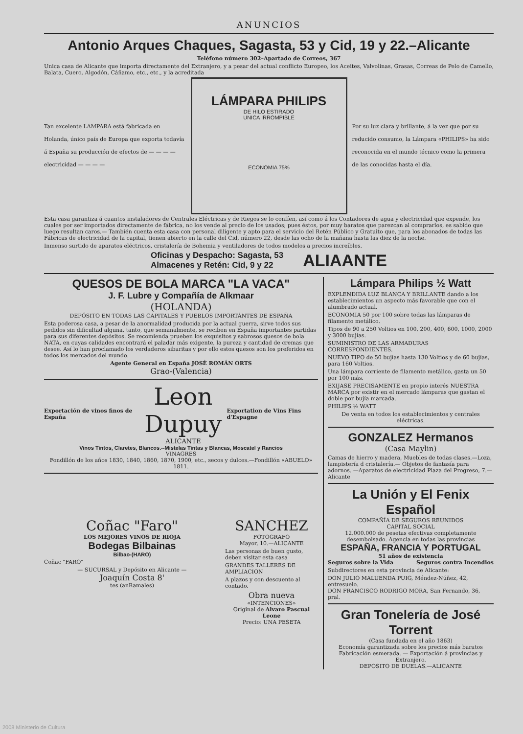ANUNCIOS
Antonio Arques Chaques, Sagasta, 53 y Cid, 19 y 22.–Alicante
Teléfono número 302–Apartado de Correos, 367
Unica casa de Alicante que importa directamente del Extranjero, y a pesar del actual conflicto Europeo, los Aceites, Valvolinas, Grasas, Correas de Pelo de Camello, Balata, Cuero, Algodón, Cáñamo, etc., etc., y la acreditada
Tan excelente LAMPARA está fabricada en Holanda, único país de Europa que exporta todavía á España su producción de efectos de — — — — electricidad — — — —
LÁMPARA PHILIPS
DE HILO ESTIRADO
UNICA IRROMPIBLE
ECONOMIA 75%
Por su luz clara y brillante, á la vez que por su reducido consumo, la Lámpara «PHILIPS» ha sido reconocida en el mundo técnico como la primera de las conocidas hasta el día.
Esta casa garantiza á cuantos instaladores de Centrales Eléctricas y de Riegos se lo confíen, así como á los Contadores de agua y electricidad que expende, los cuales por ser importados directamente de fábrica, no los vende al precio de los usados; pues éstos, por muy baratos que parezcan al comprarlos, es sabido que luego resultan caros.— También cuenta esta casa con personal diligente y apto para el servicio del Retén Público y Gratuito que, para los abonados de todas las Fábricas de electricidad de la capital, tienen abierto en la calle del Cid, número 22, desde las ocho de la mañana hasta las diez de la noche.
Inmenso surtido de aparatos eléctricos, cristalería de Bohemia y ventiladores de todos modelos a precios increíbles.
Oficinas y Despacho: Sagasta, 53
Almacenes y Retén: Cid, 9 y 22
ALIAANTE
QUESOS DE BOLA MARCA "LA VACA"
J. F. Lubre y Compañía de Alkmaar
(HOLANDA)
DEPÓSITO EN TODAS LAS CAPITALES Y PUEBLOS IMPORTÁNTES DE ESPAÑA
Esta poderosa casa, a pesar de la anormalidad producida por la actual guerra, sirve todos sus pedidos sin dificultad alguna, tanto, que semanalmente, se reciben en España importantes partidas para sus diferentes depósitos. Se recomienda prueben los exquisitos y sabrosos quesos de bola NATA, en cuyas calidades encontrará el paladar más exigente, la pureza y cantidad de cremas que desee. Así lo han proclamado los verdaderos sibaritas y por ello estos quesos son los preferidos en todos los mercados del mundo.
Agente General en España JOSÈ ROMÁN ORTS
Grao-(Valencia)
Exportación de vinos finos de España
Leon Dupuy
ALICANTE
Exportation de Vins Fins d'Espagne
Vinos Tintos, Claretes, Blancos.--Mistelas Tintas y Blancas, Moscatel y Rancios
VINAGRES
Fondillón de los años 1830, 1840, 1860, 1870, 1900, etc., secos y dulces.—Fondillón «ABUELO» 1811.
Coñac "Faro"
LOS MEJORES VINOS DE RIOJA
Bodegas Bilbainas
Bilbao-(HARO)
Coñac "FARO"
— SUCURSAL y Depósito en Alicante —
Joaquín Costa 8'
tes (anRamales)
SANCHEZ
FOTOGRAFO
Mayor, 10.—ALICANTE
Las personas de buen gusto, deben visitar esta casa
GRANDES TALLERES DE AMPLIACION
A plazos y con descuento al contado.
Obra nueva
«INTENCIONES»
Original de Alvaro Pascual Leone
Precio: UNA PESETA
Lámpara Philips ½ Watt
EXPLENDIDA LUZ BLANCA Y BRILLANTE dando a los establecimientos un aspecto más favorable que con el alumbrado actual.
ECONOMIA 50 por 100 sobre todas las lámparas de filamento metálico.
Tipos de 90 a 250 Voltios en 100, 200, 400, 600, 1000, 2000 y 3000 bujías.
SUMINISTRO DE LAS ARMADURAS CORRESPONDIENTES.
NUEVO TIPO de 50 bujías hasta 130 Voltios y de 60 bujías, para 160 Voltios.
Una lámpara corriente de filamento metálico, gasta un 50 por 100 más.
EXIJASE PRECISAMENTE en propio interés NUESTRA MARCA por existir en el mercado lámparas que gastan el doble por bujía marcada.
PHILIPS ½ WATT
De venta en todos los establecimientos y centrales eléctricas.
GONZALEZ Hermanos
(Casa Maylin)
Camas de hierro y madera, Muebles de todas clases.—Loza, lampistería d cristalería.— Objetos de fantasía para adornos. —Aparatos de electricidad Plaza del Progreso, 7.—Alicante
La Unión y El Fenix Español
COMPAÑÍA DE SEGUROS REUNIDOS
CAPITAL SOCIAL
12.000.000 de pesetas efectivas completamente desembolsado. Agencia en todas las provincias
ESPAÑA, FRANCIA Y PORTUGAL
51 años de existencia
Seguros sobre la Vida Seguros contra Incendios
Subdirectores en esta provincia de Alicante:
DON JULIO MALUENDA PUIG, Méndez-Núñez, 42, entresuelo.
DON FRANCISCO RODRIGO MORA, San Fernando, 36, pral.
Gran Tonelería de José Torrent
(Casa fundada en el año 1863)
Economía garantizada sobre los precios más baratos
Fabricación esmerada. — Exportación á provincias y Extranjero.
DEPOSITO DE DUELAS.—ALICANTE
2008 Ministerio de Cultura